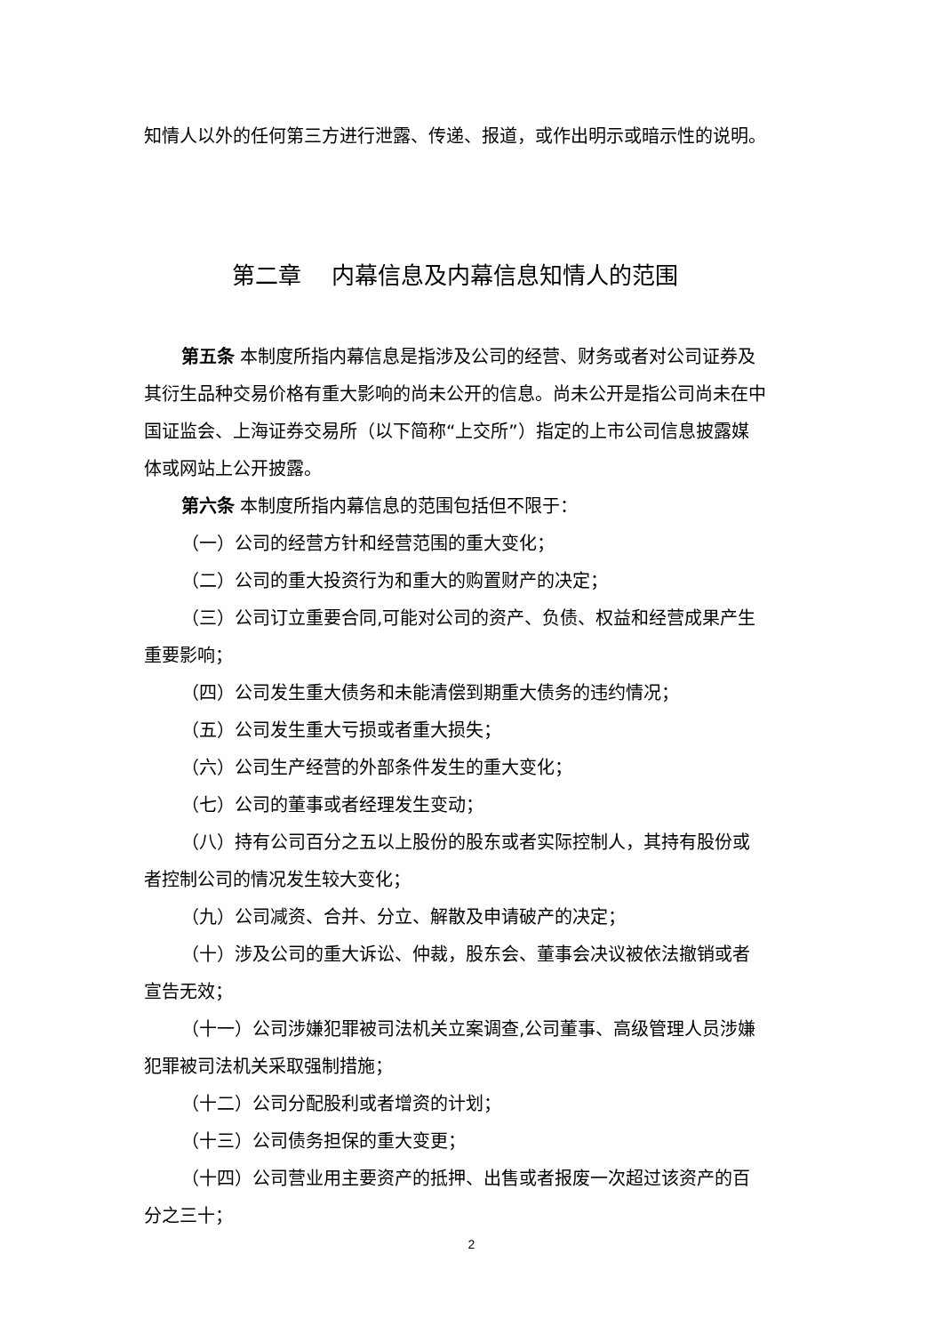知情人以外的任何第三方进行泄露、传递、报道，或作出明示或暗示性的说明。
第二章　 内幕信息及内幕信息知情人的范围
第五条 本制度所指内幕信息是指涉及公司的经营、财务或者对公司证券及其衍生品种交易价格有重大影响的尚未公开的信息。尚未公开是指公司尚未在中国证监会、上海证券交易所（以下简称“上交所”）指定的上市公司信息披露媒体或网站上公开披露。
第六条 本制度所指内幕信息的范围包括但不限于：
（一）公司的经营方针和经营范围的重大变化；
（二）公司的重大投资行为和重大的购置财产的决定；
（三）公司订立重要合同,可能对公司的资产、负债、权益和经营成果产生重要影响；
（四）公司发生重大债务和未能清偿到期重大债务的违约情况；
（五）公司发生重大亏损或者重大损失；
（六）公司生产经营的外部条件发生的重大变化；
（七）公司的董事或者经理发生变动；
（八）持有公司百分之五以上股份的股东或者实际控制人，其持有股份或者控制公司的情况发生较大变化；
（九）公司减资、合并、分立、解散及申请破产的决定；
（十）涉及公司的重大诉讼、仲裁，股东会、董事会决议被依法撤销或者宣告无效；
（十一）公司涉嫌犯罪被司法机关立案调查,公司董事、高级管理人员涉嫌犯罪被司法机关采取强制措施；
（十二）公司分配股利或者增资的计划；
（十三）公司债务担保的重大变更；
（十四）公司营业用主要资产的抵押、出售或者报废一次超过该资产的百分之三十；
2